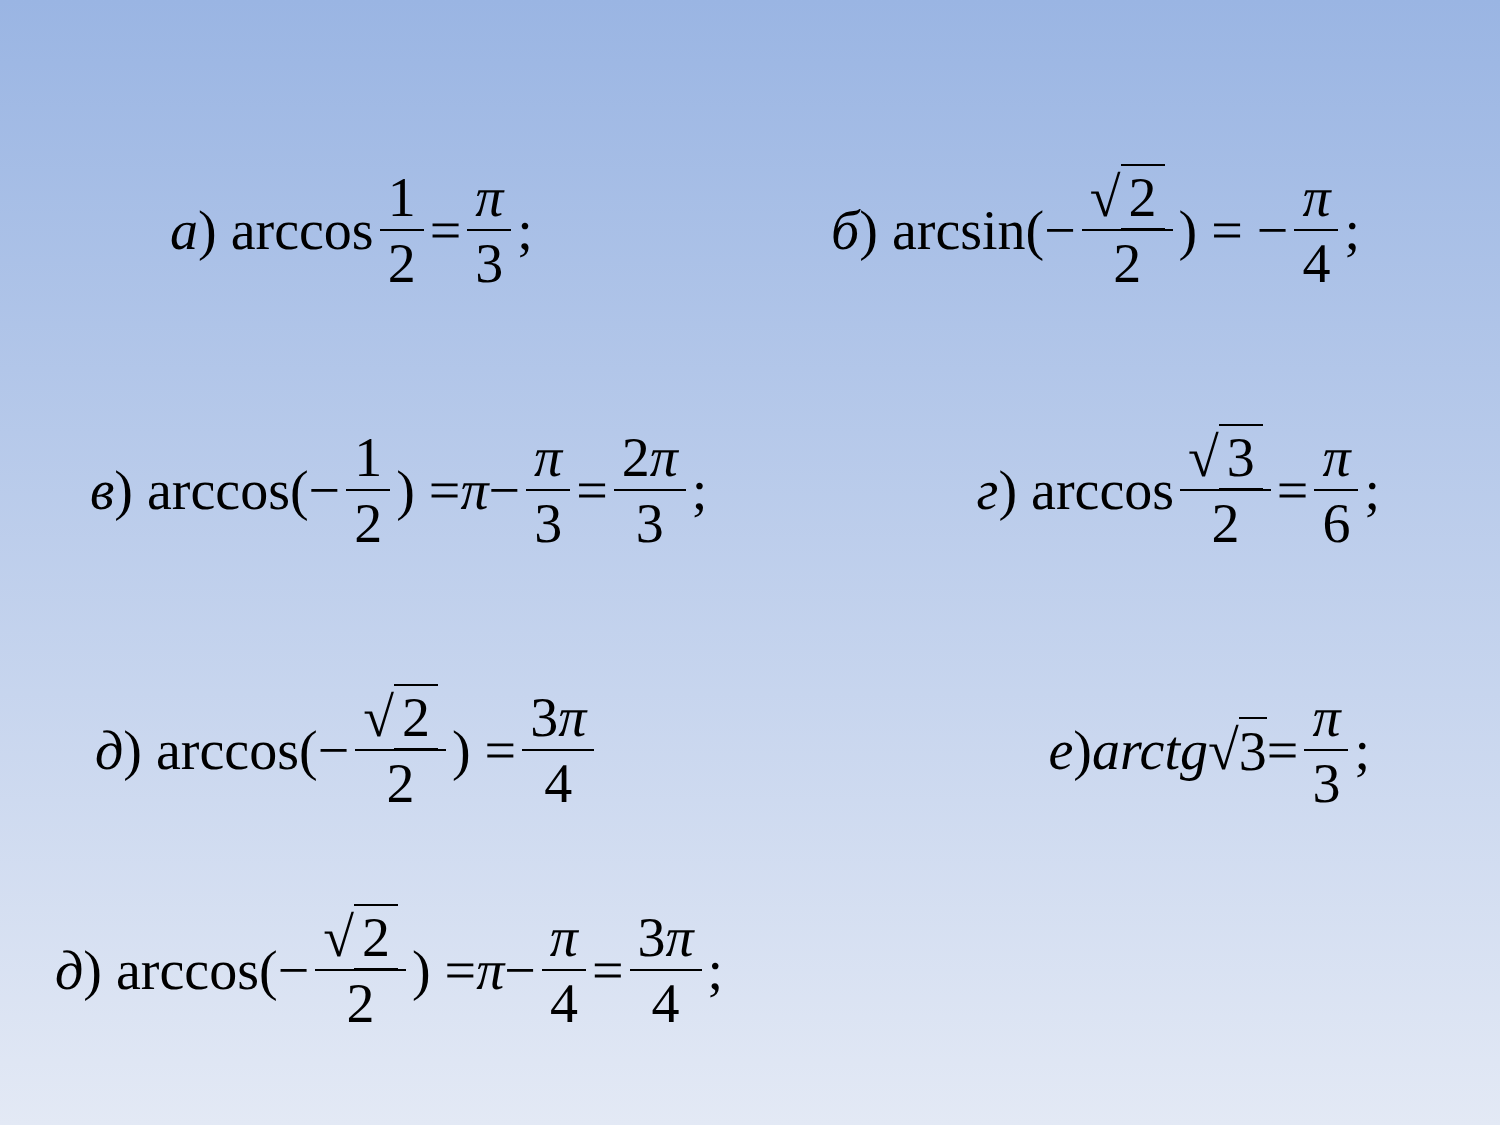а) arccos 1 2 = π 3; б) arcsin(− √ 2 2) = − π 4;
в) arccos(− 1 2) = π − π 3 = 2π 3; г) arccos √ 3 2 = π 6;
д) arccos(− √ 2 2) = 3π 4 е) arctg √ 3 = π 3;
д) arccos(− √ 2 2) = π − π 4 = 3π 4;